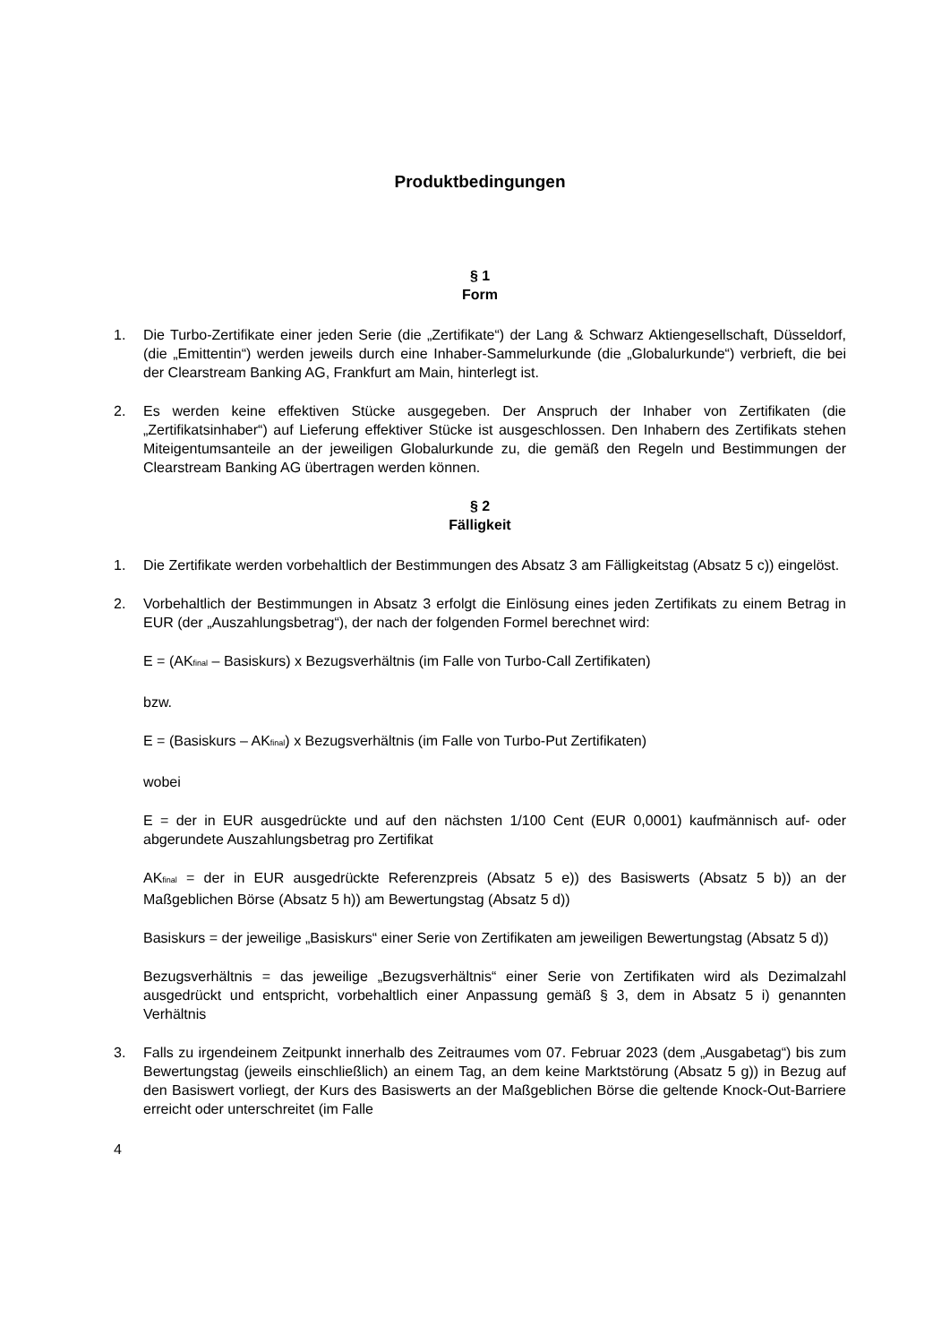Produktbedingungen
§ 1
Form
1. Die Turbo-Zertifikate einer jeden Serie (die „Zertifikate“) der Lang & Schwarz Aktiengesellschaft, Düsseldorf, (die „Emittentin“) werden jeweils durch eine Inhaber-Sammelurkunde (die „Globalurkunde“) verbrieft, die bei der Clearstream Banking AG, Frankfurt am Main, hinterlegt ist.
2. Es werden keine effektiven Stücke ausgegeben. Der Anspruch der Inhaber von Zertifikaten (die „Zertifikatsinhaber“) auf Lieferung effektiver Stücke ist ausgeschlossen. Den Inhabern des Zertifikats stehen Miteigentumsanteile an der jeweiligen Globalurkunde zu, die gemäß den Regeln und Bestimmungen der Clearstream Banking AG übertragen werden können.
§ 2
Fälligkeit
1. Die Zertifikate werden vorbehaltlich der Bestimmungen des Absatz 3 am Fälligkeitstag (Absatz 5 c)) eingelöst.
2. Vorbehaltlich der Bestimmungen in Absatz 3 erfolgt die Einlösung eines jeden Zertifikats zu einem Betrag in EUR (der „Auszahlungsbetrag“), der nach der folgenden Formel berechnet wird:
E = (AK<sub>final</sub> – Basiskurs) x Bezugsverhältnis (im Falle von Turbo-Call Zertifikaten)
bzw.
E = (Basiskurs – AK<sub>final</sub>) x Bezugsverhältnis (im Falle von Turbo-Put Zertifikaten)
wobei
E = der in EUR ausgedrückte und auf den nächsten 1/100 Cent (EUR 0,0001) kaufmännisch auf- oder abgerundete Auszahlungsbetrag pro Zertifikat
AK<sub>final</sub> = der in EUR ausgedrückte Referenzpreis (Absatz 5 e)) des Basiswerts (Absatz 5 b)) an der Maßgeblichen Börse (Absatz 5 h)) am Bewertungstag (Absatz 5 d))
Basiskurs = der jeweilige „Basiskurs“ einer Serie von Zertifikaten am jeweiligen Bewertungstag (Absatz 5 d))
Bezugsverhältnis = das jeweilige „Bezugsverhältnis“ einer Serie von Zertifikaten wird als Dezimalzahl ausgedrückt und entspricht, vorbehaltlich einer Anpassung gemäß § 3, dem in Absatz 5 i) genannten Verhältnis
3. Falls zu irgendeinem Zeitpunkt innerhalb des Zeitraumes vom 07. Februar 2023 (dem „Ausgabetag“) bis zum Bewertungstag (jeweils einschließlich) an einem Tag, an dem keine Marktstörung (Absatz 5 g)) in Bezug auf den Basiswert vorliegt, der Kurs des Basiswerts an der Maßgeblichen Börse die geltende Knock-Out-Barriere erreicht oder unterschreitet (im Falle
4